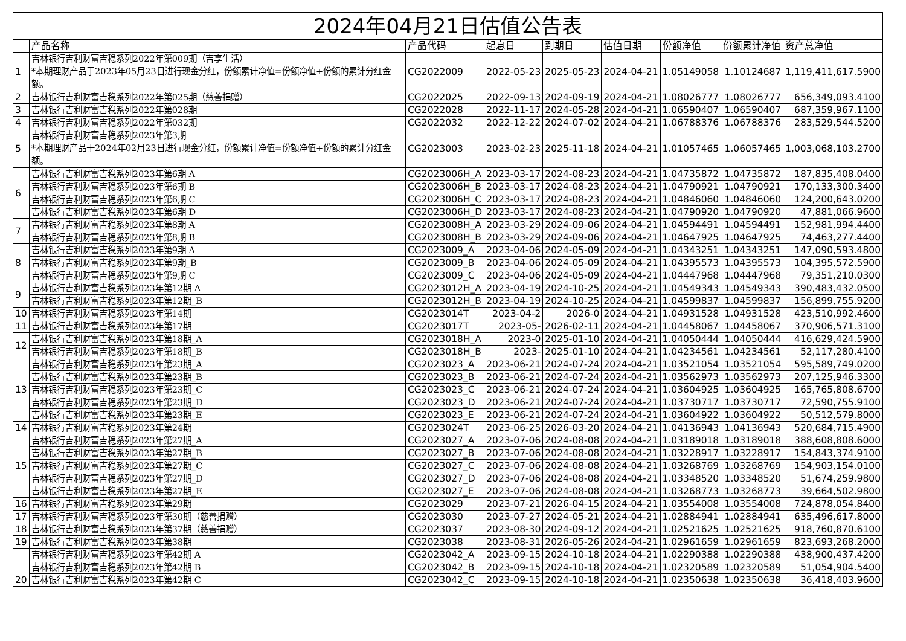| 2024年04月21日估值公告表 | | | | | | | | |
| | 产品名称 | 产品代码 | 起息日 | 到期日 | 估值日期 | 份额净值 | 份额累计净值 | 资产总净值 |
| 1 | 吉林银行吉利财富吉稳系列2022年第009期（吉享生活） *本期理财产品于2023年05月23日进行现金分红，份额累计净值=份额净值+份额的累计分红金额。 | CG2022009 | 2022-05-23 | 2025-05-23 | 2024-04-21 | 1.05149058 | 1.10124687 | 1,119,411,617.5900 |
| 2 | 吉林银行吉利财富吉稳系列2022年第025期（慈善捐赠） | CG2022025 | 2022-09-13 | 2024-09-19 | 2024-04-21 | 1.08026777 | 1.08026777 | 656,349,093.4100 |
| 3 | 吉林银行吉利财富吉稳系列2022年第028期 | CG2022028 | 2022-11-17 | 2024-05-28 | 2024-04-21 | 1.06590407 | 1.06590407 | 687,359,967.1100 |
| 4 | 吉林银行吉利财富吉稳系列2022年第032期 | CG2022032 | 2022-12-22 | 2024-07-02 | 2024-04-21 | 1.06788376 | 1.06788376 | 283,529,544.5200 |
| 5 | 吉林银行吉利财富吉稳系列2023年第3期 *本期理财产品于2024年02月23日进行现金分红，份额累计净值=份额净值+份额的累计分红金额。 | CG2023003 | 2023-02-23 | 2025-11-18 | 2024-04-21 | 1.01057465 | 1.06057465 | 1,003,068,103.2700 |
| 6 | 吉林银行吉利财富吉稳系列2023年第6期 A | CG2023006H_A | 2023-03-17 | 2024-08-23 | 2024-04-21 | 1.04735872 | 1.04735872 | 187,835,408.0400 |
| | 吉林银行吉利财富吉稳系列2023年第6期 B | CG2023006H_B | 2023-03-17 | 2024-08-23 | 2024-04-21 | 1.04790921 | 1.04790921 | 170,133,300.3400 |
| | 吉林银行吉利财富吉稳系列2023年第6期 C | CG2023006H_C | 2023-03-17 | 2024-08-23 | 2024-04-21 | 1.04846060 | 1.04846060 | 124,200,643.0200 |
| | 吉林银行吉利财富吉稳系列2023年第6期 D | CG2023006H_D | 2023-03-17 | 2024-08-23 | 2024-04-21 | 1.04790920 | 1.04790920 | 47,881,066.9600 |
| 7 | 吉林银行吉利财富吉稳系列2023年第8期 A | CG2023008H_A | 2023-03-29 | 2024-09-06 | 2024-04-21 | 1.04594491 | 1.04594491 | 152,981,994.4400 |
| | 吉林银行吉利财富吉稳系列2023年第8期 B | CG2023008H_B | 2023-03-29 | 2024-09-06 | 2024-04-21 | 1.04647925 | 1.04647925 | 74,463,277.4400 |
| 8 | 吉林银行吉利财富吉稳系列2023年第9期 A | CG2023009_A | 2023-04-06 | 2024-05-09 | 2024-04-21 | 1.04343251 | 1.04343251 | 147,090,593.4800 |
| | 吉林银行吉利财富吉稳系列2023年第9期_B | CG2023009_B | 2023-04-06 | 2024-05-09 | 2024-04-21 | 1.04395573 | 1.04395573 | 104,395,572.5900 |
| | 吉林银行吉利财富吉稳系列2023年第9期 C | CG2023009_C | 2023-04-06 | 2024-05-09 | 2024-04-21 | 1.04447968 | 1.04447968 | 79,351,210.0300 |
| 9 | 吉林银行吉利财富吉稳系列2023年第12期 A | CG2023012H_A | 2023-04-19 | 2024-10-25 | 2024-04-21 | 1.04549343 | 1.04549343 | 390,483,432.0500 |
| | 吉林银行吉利财富吉稳系列2023年第12期_B | CG2023012H_B | 2023-04-19 | 2024-10-25 | 2024-04-21 | 1.04599837 | 1.04599837 | 156,899,755.9200 |
| 10 | 吉林银行吉利财富吉稳系列2023年第14期 | CG2023014T | 2023-04-2 | 2026-0 | 2024-04-21 | 1.04931528 | 1.04931528 | 423,510,992.4600 |
| 11 | 吉林银行吉利财富吉稳系列2023年第17期 | CG2023017T | 2023-05- | 2026-02-11 | 2024-04-21 | 1.04458067 | 1.04458067 | 370,906,571.3100 |
| 12 | 吉林银行吉利财富吉稳系列2023年第18期_A | CG2023018H_A | 2023-0 | 2025-01-10 | 2024-04-21 | 1.04050444 | 1.04050444 | 416,629,424.5900 |
| | 吉林银行吉利财富吉稳系列2023年第18期_B | CG2023018H_B | 2023- | 2025-01-10 | 2024-04-21 | 1.04234561 | 1.04234561 | 52,117,280.4100 |
| 13 | 吉林银行吉利财富吉稳系列2023年第23期_A | CG2023023_A | 2023-06-21 | 2024-07-24 | 2024-04-21 | 1.03521054 | 1.03521054 | 595,589,749.0200 |
| | 吉林银行吉利财富吉稳系列2023年第23期_B | CG2023023_B | 2023-06-21 | 2024-07-24 | 2024-04-21 | 1.03562973 | 1.03562973 | 207,125,946.3300 |
| | 吉林银行吉利财富吉稳系列2023年第23期_C | CG2023023_C | 2023-06-21 | 2024-07-24 | 2024-04-21 | 1.03604925 | 1.03604925 | 165,765,808.6700 |
| | 吉林银行吉利财富吉稳系列2023年第23期_D | CG2023023_D | 2023-06-21 | 2024-07-24 | 2024-04-21 | 1.03730717 | 1.03730717 | 72,590,755.9100 |
| | 吉林银行吉利财富吉稳系列2023年第23期_E | CG2023023_E | 2023-06-21 | 2024-07-24 | 2024-04-21 | 1.03604922 | 1.03604922 | 50,512,579.8000 |
| 14 | 吉林银行吉利财富吉稳系列2023年第24期 | CG2023024T | 2023-06-25 | 2026-03-20 | 2024-04-21 | 1.04136943 | 1.04136943 | 520,684,715.4900 |
| 15 | 吉林银行吉利财富吉稳系列2023年第27期_A | CG2023027_A | 2023-07-06 | 2024-08-08 | 2024-04-21 | 1.03189018 | 1.03189018 | 388,608,808.6000 |
| | 吉林银行吉利财富吉稳系列2023年第27期_B | CG2023027_B | 2023-07-06 | 2024-08-08 | 2024-04-21 | 1.03228917 | 1.03228917 | 154,843,374.9100 |
| | 吉林银行吉利财富吉稳系列2023年第27期_C | CG2023027_C | 2023-07-06 | 2024-08-08 | 2024-04-21 | 1.03268769 | 1.03268769 | 154,903,154.0100 |
| | 吉林银行吉利财富吉稳系列2023年第27期_D | CG2023027_D | 2023-07-06 | 2024-08-08 | 2024-04-21 | 1.03348520 | 1.03348520 | 51,674,259.9800 |
| | 吉林银行吉利财富吉稳系列2023年第27期_E | CG2023027_E | 2023-07-06 | 2024-08-08 | 2024-04-21 | 1.03268773 | 1.03268773 | 39,664,502.9800 |
| 16 | 吉林银行吉利财富吉稳系列2023年第29期 | CG2023029 | 2023-07-21 | 2026-04-15 | 2024-04-21 | 1.03554008 | 1.03554008 | 724,878,054.8400 |
| 17 | 吉林银行吉利财富吉稳系列2023年第30期（慈善捐赠） | CG2023030 | 2023-07-27 | 2024-05-21 | 2024-04-21 | 1.02884941 | 1.02884941 | 635,496,617.8000 |
| 18 | 吉林银行吉利财富吉稳系列2023年第37期（慈善捐赠） | CG2023037 | 2023-08-30 | 2024-09-12 | 2024-04-21 | 1.02521625 | 1.02521625 | 918,760,870.6100 |
| 19 | 吉林银行吉利财富吉稳系列2023年第38期 | CG2023038 | 2023-08-31 | 2026-05-26 | 2024-04-21 | 1.02961659 | 1.02961659 | 823,693,268.2000 |
| 20 | 吉林银行吉利财富吉稳系列2023年第42期 A | CG2023042_A | 2023-09-15 | 2024-10-18 | 2024-04-21 | 1.02290388 | 1.02290388 | 438,900,437.4200 |
| | 吉林银行吉利财富吉稳系列2023年第42期 B | CG2023042_B | 2023-09-15 | 2024-10-18 | 2024-04-21 | 1.02320589 | 1.02320589 | 51,054,904.5400 |
| | 吉林银行吉利财富吉稳系列2023年第42期 C | CG2023042_C | 2023-09-15 | 2024-10-18 | 2024-04-21 | 1.02350638 | 1.02350638 | 36,418,403.9600 |